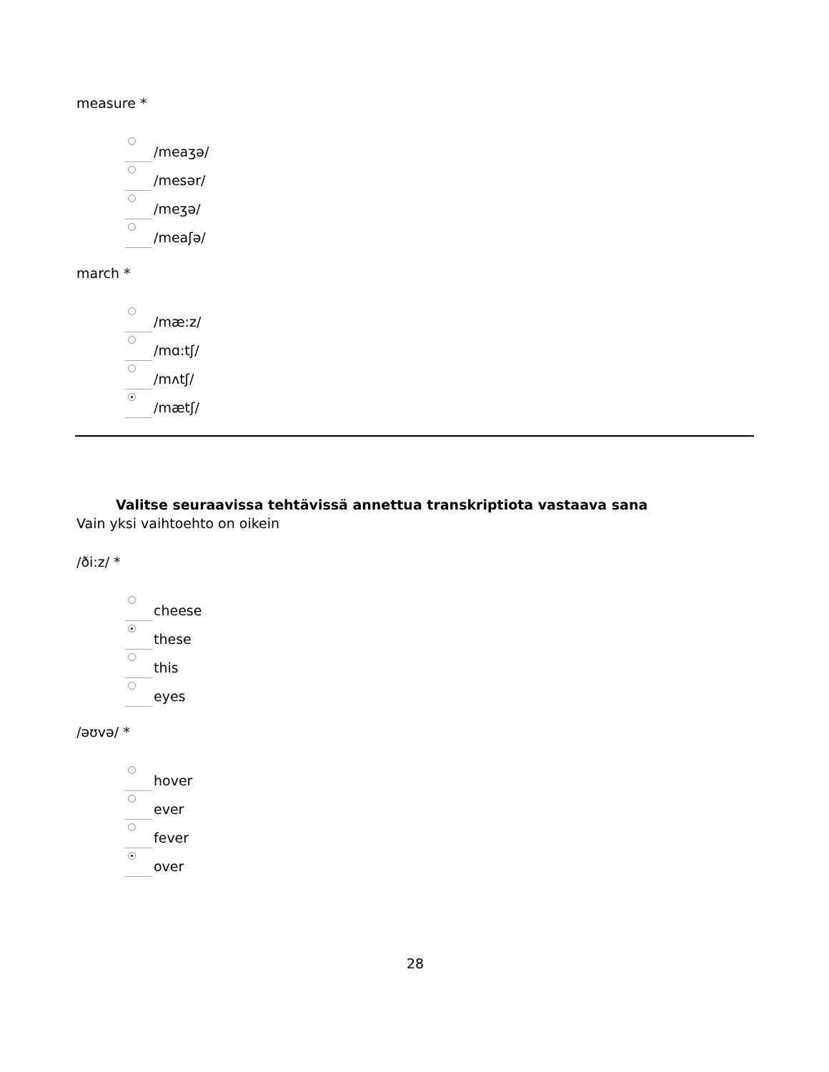measure *
/meaʒə/
/mesər/
/meʒə/
/meaʃə/
march *
/mæ:z/
/mɑ:tʃ/
/mʌtʃ/
/mætʃ/
Valitse seuraavissa tehtävissä annettua transkriptiota vastaava sana
Vain yksi vaihtoehto on oikein
/ði:z/ *
cheese
these
this
eyes
/əʊvə/ *
hover
ever
fever
over
28